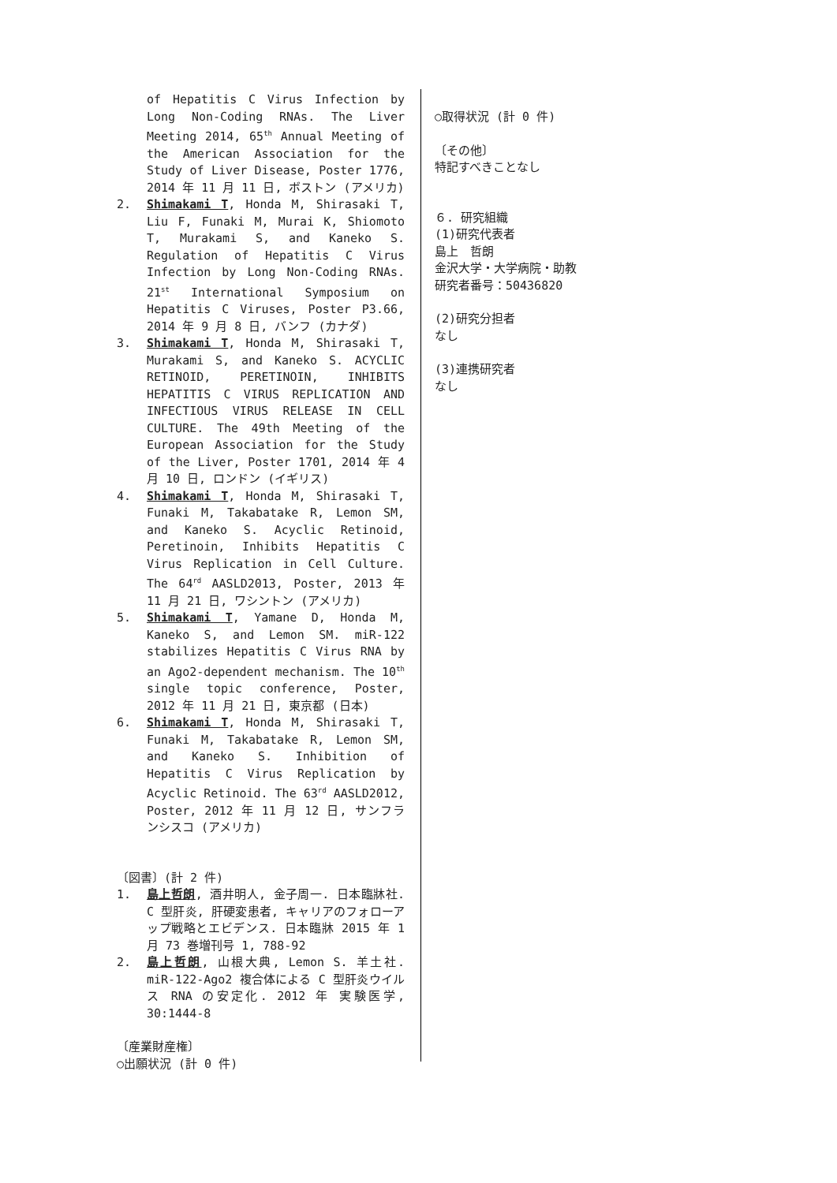of Hepatitis C Virus Infection by Long Non-Coding RNAs. The Liver Meeting 2014, 65<sup>th</sup> Annual Meeting of the American Association for the Study of Liver Disease, Poster 1776, 2014 年 11 月 11 日, ボストン (アメリカ)
2. Shimakami T, Honda M, Shirasaki T, Liu F, Funaki M, Murai K, Shiomoto T, Murakami S, and Kaneko S. Regulation of Hepatitis C Virus Infection by Long Non-Coding RNAs. 21<sup>st</sup> International Symposium on Hepatitis C Viruses, Poster P3.66, 2014 年 9 月 8 日, バンフ (カナダ)
3. Shimakami T, Honda M, Shirasaki T, Murakami S, and Kaneko S. ACYCLIC RETINOID, PERETINOIN, INHIBITS HEPATITIS C VIRUS REPLICATION AND INFECTIOUS VIRUS RELEASE IN CELL CULTURE. The 49th Meeting of the European Association for the Study of the Liver, Poster 1701, 2014 年 4 月 10 日, ロンドン (イギリス)
4. Shimakami T, Honda M, Shirasaki T, Funaki M, Takabatake R, Lemon SM, and Kaneko S. Acyclic Retinoid, Peretinoin, Inhibits Hepatitis C Virus Replication in Cell Culture. The 64<sup>rd</sup> AASLD2013, Poster, 2013 年 11 月 21 日, ワシントン (アメリカ)
5. Shimakami T, Yamane D, Honda M, Kaneko S, and Lemon SM. miR-122 stabilizes Hepatitis C Virus RNA by an Ago2-dependent mechanism. The 10<sup>th</sup> single topic conference, Poster, 2012 年 11 月 21 日, 東京都 (日本)
6. Shimakami T, Honda M, Shirasaki T, Funaki M, Takabatake R, Lemon SM, and Kaneko S. Inhibition of Hepatitis C Virus Replication by Acyclic Retinoid. The 63<sup>rd</sup> AASLD2012, Poster, 2012 年 11 月 12 日, サンフランシスコ (アメリカ)
〔図書〕(計 2 件)
1. 島上哲朗, 酒井明人, 金子周一. 日本臨牀社. C 型肝炎, 肝硬変患者, キャリアのフォローアップ戦略とエビデンス. 日本臨牀 2015 年 1 月 73 巻増刊号 1, 788-92
2. 島上哲朗, 山根大典, Lemon S. 羊土社. miR-122-Ago2 複合体による C 型肝炎ウイルス RNA の安定化. 2012 年 実験医学, 30:1444-8
〔産業財産権〕
○出願状況 (計 0 件)
○取得状況 (計 0 件)
〔その他〕
特記すべきことなし
６. 研究組織
(1)研究代表者
島上　哲朗
金沢大学・大学病院・助教
研究者番号：50436820
(2)研究分担者
なし
(3)連携研究者
なし